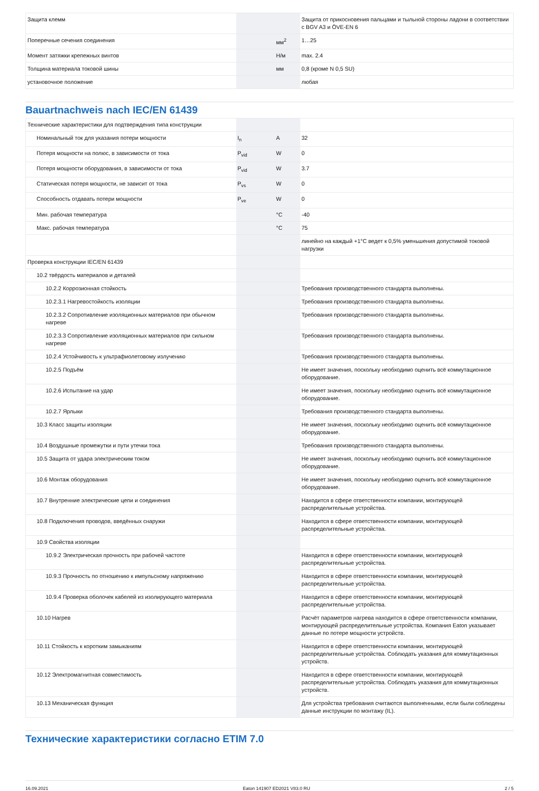| Защита клемм | | | Защита от прикосновения пальцами и тыльной стороны ладони в соответствии с BGV A3 и ÖVE-EN 6 |
| Поперечные сечения соединения | | мм<sup>2</sup> | 1…25 |
| Момент затяжки крепежных винтов | | Н/м | max. 2.4 |
| Толщина материала токовой шины | | мм | 0,8 (кроме N 0,5 SU) |
| установочное положение | | | любая |
Bauartnachweis nach IEC/EN 61439
| Технические характеристики для подтверждения типа конструкции | | | |
| Номинальный ток для указания потери мощности | I<sub>n</sub> | A | 32 |
| Потеря мощности на полюс, в зависимости от тока | P<sub>vid</sub> | W | 0 |
| Потеря мощности оборудования, в зависимости от тока | P<sub>vid</sub> | W | 3.7 |
| Статическая потеря мощности, не зависит от тока | P<sub>vs</sub> | W | 0 |
| Способность отдавать потери мощности | P<sub>ve</sub> | W | 0 |
| Мин. рабочая температура | | °C | -40 |
| Макс. рабочая температура | | °C | 75 |
| | | | линейно на каждый +1°C ведет к 0,5% уменьшения допустимой токовой нагрузки |
| Проверка конструкции IEC/EN 61439 | | | |
| 10.2 твёрдость материалов и деталей | | | |
| 10.2.2 Коррозионная стойкость | | | Требования производственного стандарта выполнены. |
| 10.2.3.1 Нагревостойкость изоляции | | | Требования производственного стандарта выполнены. |
| 10.2.3.2 Сопротивление изоляционных материалов при обычном нагреве | | | Требования производственного стандарта выполнены. |
| 10.2.3.3 Сопротивление изоляционных материалов при сильном нагреве | | | Требования производственного стандарта выполнены. |
| 10.2.4 Устойчивость к ультрафиолетовому излучению | | | Требования производственного стандарта выполнены. |
| 10.2.5 Подъём | | | Не имеет значения, поскольку необходимо оценить всё коммутационное оборудование. |
| 10.2.6 Испытание на удар | | | Не имеет значения, поскольку необходимо оценить всё коммутационное оборудование. |
| 10.2.7 Ярлыки | | | Требования производственного стандарта выполнены. |
| 10.3 Класс защиты изоляции | | | Не имеет значения, поскольку необходимо оценить всё коммутационное оборудование. |
| 10.4 Воздушные промежутки и пути утечки тока | | | Требования производственного стандарта выполнены. |
| 10.5 Защита от удара электрическим током | | | Не имеет значения, поскольку необходимо оценить всё коммутационное оборудование. |
| 10.6 Монтаж оборудования | | | Не имеет значения, поскольку необходимо оценить всё коммутационное оборудование. |
| 10.7 Внутренние электрические цепи и соединения | | | Находится в сфере ответственности компании, монтирующей распределительные устройства. |
| 10.8 Подключения проводов, введённых снаружи | | | Находится в сфере ответственности компании, монтирующей распределительные устройства. |
| 10.9 Свойства изоляции | | | |
| 10.9.2 Электрическая прочность при рабочей частоте | | | Находится в сфере ответственности компании, монтирующей распределительные устройства. |
| 10.9.3 Прочность по отношению к импульсному напряжению | | | Находится в сфере ответственности компании, монтирующей распределительные устройства. |
| 10.9.4 Проверка оболочек кабелей из изолирующего материала | | | Находится в сфере ответственности компании, монтирующей распределительные устройства. |
| 10.10 Нагрев | | | Расчёт параметров нагрева находится в сфере ответственности компании, монтирующей распределительные устройства. Компания Eaton указывает данные по потере мощности устройств. |
| 10.11 Стойкость к коротким замыканиям | | | Находится в сфере ответственности компании, монтирующей распределительные устройства. Соблюдать указания для коммутационных устройств. |
| 10.12 Электромагнитная совместимость | | | Находится в сфере ответственности компании, монтирующей распределительные устройства. Соблюдать указания для коммутационных устройств. |
| 10.13 Механическая функция | | | Для устройства требования считаются выполненными, если были соблюдены данные инструкции по монтажу (IL). |
Технические характеристики согласно ETIM 7.0
16.09.2021 Eaton 141907 ED2021 V83.0 RU 2 / 5